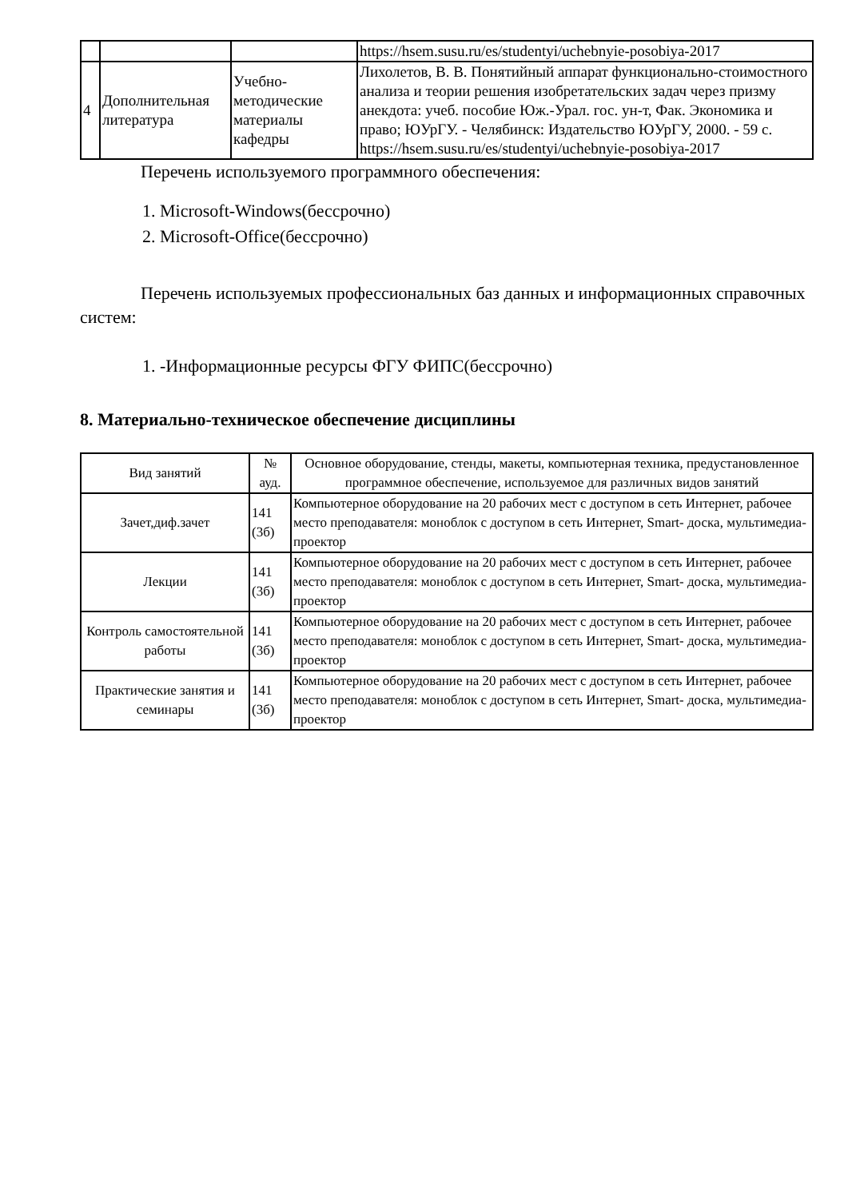| | | | https://hsem.susu.ru/es/studentyi/uchebnyie-posobiya-2017 |
| 4 | Дополнительная литература | Учебно-методические материалы кафедры | Лихолетов, В. В. Понятийный аппарат функционально-стоимостного анализа и теории решения изобретательских задач через призму анекдота: учеб. пособие Юж.-Урал. гос. ун-т, Фак. Экономика и право; ЮУрГУ. - Челябинск: Издательство ЮУрГУ, 2000. - 59 с. https://hsem.susu.ru/es/studentyi/uchebnyie-posobiya-2017 |
Перечень используемого программного обеспечения:
1. Microsoft-Windows(бессрочно)
2. Microsoft-Office(бессрочно)
Перечень используемых профессиональных баз данных и информационных справочных систем:
1. -Информационные ресурсы ФГУ ФИПС(бессрочно)
8. Материально-техническое обеспечение дисциплины
| Вид занятий | № ауд. | Основное оборудование, стенды, макеты, компьютерная техника, предустановленное программное обеспечение, используемое для различных видов занятий |
| --- | --- | --- |
| Зачет,диф.зачет | 141 (3б) | Компьютерное оборудование на 20 рабочих мест с доступом в сеть Интернет, рабочее место преподавателя: моноблок с доступом в сеть Интернет, Smart- доска, мультимедиа-проектор |
| Лекции | 141 (3б) | Компьютерное оборудование на 20 рабочих мест с доступом в сеть Интернет, рабочее место преподавателя: моноблок с доступом в сеть Интернет, Smart- доска, мультимедиа-проектор |
| Контроль самостоятельной работы | 141 (3б) | Компьютерное оборудование на 20 рабочих мест с доступом в сеть Интернет, рабочее место преподавателя: моноблок с доступом в сеть Интернет, Smart- доска, мультимедиа-проектор |
| Практические занятия и семинары | 141 (3б) | Компьютерное оборудование на 20 рабочих мест с доступом в сеть Интернет, рабочее место преподавателя: моноблок с доступом в сеть Интернет, Smart- доска, мультимедиа-проектор |